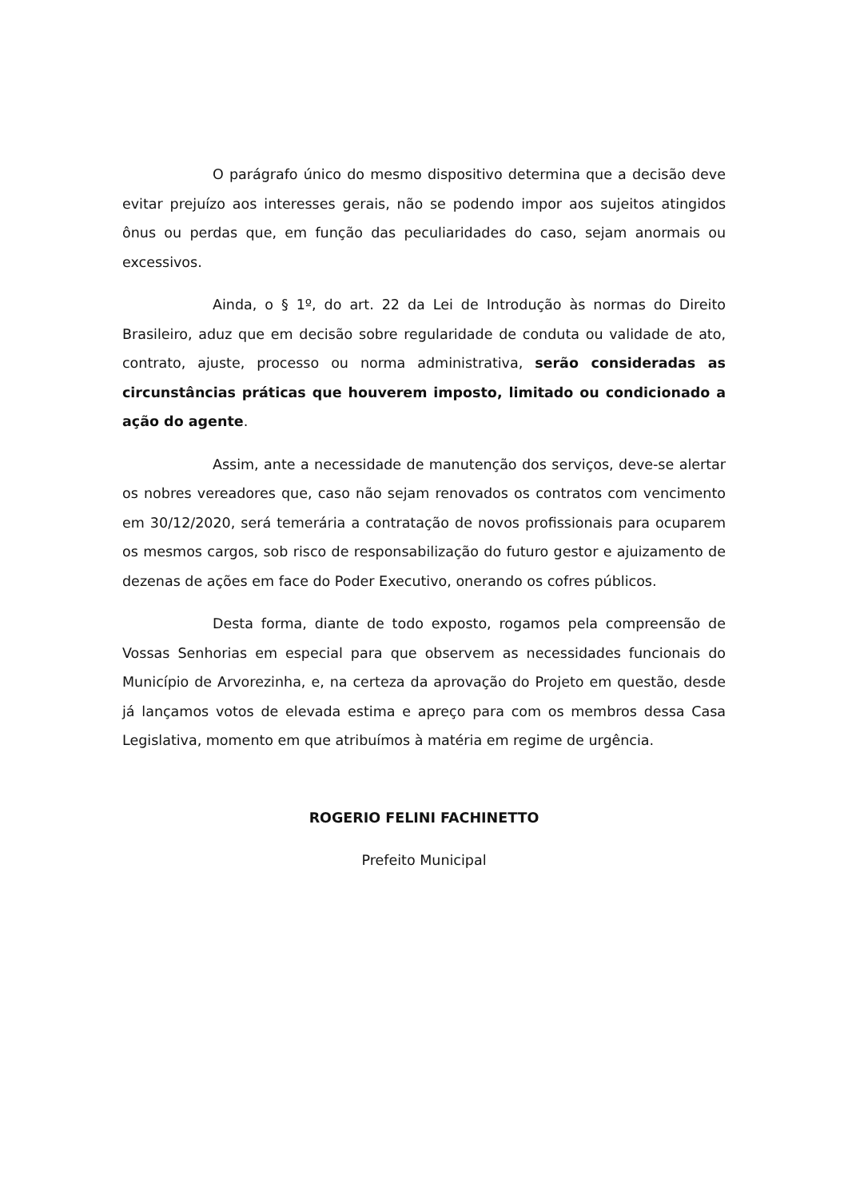O parágrafo único do mesmo dispositivo determina que a decisão deve evitar prejuízo aos interesses gerais, não se podendo impor aos sujeitos atingidos ônus ou perdas que, em função das peculiaridades do caso, sejam anormais ou excessivos.
Ainda, o § 1º, do art. 22 da Lei de Introdução às normas do Direito Brasileiro, aduz que em decisão sobre regularidade de conduta ou validade de ato, contrato, ajuste, processo ou norma administrativa, serão consideradas as circunstâncias práticas que houverem imposto, limitado ou condicionado a ação do agente.
Assim, ante a necessidade de manutenção dos serviços, deve-se alertar os nobres vereadores que, caso não sejam renovados os contratos com vencimento em 30/12/2020, será temerária a contratação de novos profissionais para ocuparem os mesmos cargos, sob risco de responsabilização do futuro gestor e ajuizamento de dezenas de ações em face do Poder Executivo, onerando os cofres públicos.
Desta forma, diante de todo exposto, rogamos pela compreensão de Vossas Senhorias em especial para que observem as necessidades funcionais do Município de Arvorezinha, e, na certeza da aprovação do Projeto em questão, desde já lançamos votos de elevada estima e apreço para com os membros dessa Casa Legislativa, momento em que atribuímos à matéria em regime de urgência.
ROGERIO FELINI FACHINETTO
Prefeito Municipal